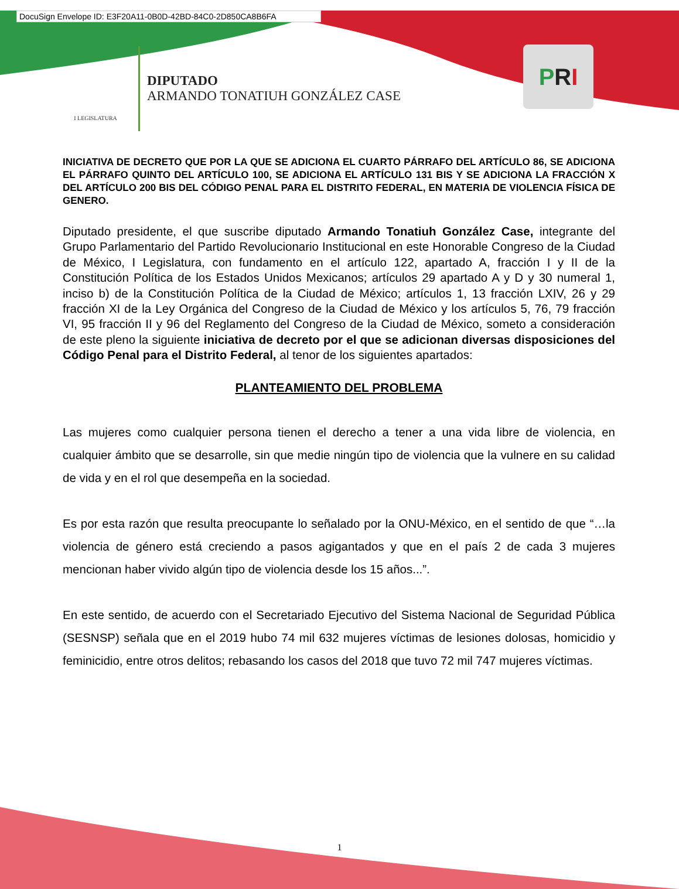DocuSign Envelope ID: E3F20A11-0B0D-42BD-84C0-2D850CA8B6FA
I LEGISLATURA
DIPUTADO
ARMANDO TONATIUH GONZÁLEZ CASE
P R I
INICIATIVA DE DECRETO QUE POR LA QUE SE ADICIONA EL CUARTO PÁRRAFO DEL ARTÍCULO 86, SE ADICIONA EL PÁRRAFO QUINTO DEL ARTÍCULO 100, SE ADICIONA EL ARTÍCULO 131 BIS Y SE ADICIONA LA FRACCIÓN X DEL ARTÍCULO 200 BIS DEL CÓDIGO PENAL PARA EL DISTRITO FEDERAL, EN MATERIA DE VIOLENCIA FÍSICA DE GENERO.
Diputado presidente, el que suscribe diputado Armando Tonatiuh González Case, integrante del Grupo Parlamentario del Partido Revolucionario Institucional en este Honorable Congreso de la Ciudad de México, I Legislatura, con fundamento en el artículo 122, apartado A, fracción I y II de la Constitución Política de los Estados Unidos Mexicanos; artículos 29 apartado A y D y 30 numeral 1, inciso b) de la Constitución Política de la Ciudad de México; artículos 1, 13 fracción LXIV, 26 y 29 fracción XI de la Ley Orgánica del Congreso de la Ciudad de México y los artículos 5, 76, 79 fracción VI, 95 fracción II y 96 del Reglamento del Congreso de la Ciudad de México, someto a consideración de este pleno la siguiente iniciativa de decreto por el que se adicionan diversas disposiciones del Código Penal para el Distrito Federal, al tenor de los siguientes apartados:
PLANTEAMIENTO DEL PROBLEMA
Las mujeres como cualquier persona tienen el derecho a tener a una vida libre de violencia, en cualquier ámbito que se desarrolle, sin que medie ningún tipo de violencia que la vulnere en su calidad de vida y en el rol que desempeña en la sociedad.
Es por esta razón que resulta preocupante lo señalado por la ONU-México, en el sentido de que “…la violencia de género está creciendo a pasos agigantados y que en el país 2 de cada 3 mujeres mencionan haber vivido algún tipo de violencia desde los 15 años...”.
En este sentido, de acuerdo con el Secretariado Ejecutivo del Sistema Nacional de Seguridad Pública (SESNSP) señala que en el 2019 hubo 74 mil 632 mujeres víctimas de lesiones dolosas, homicidio y feminicidio, entre otros delitos; rebasando los casos del 2018 que tuvo 72 mil 747 mujeres víctimas.
1